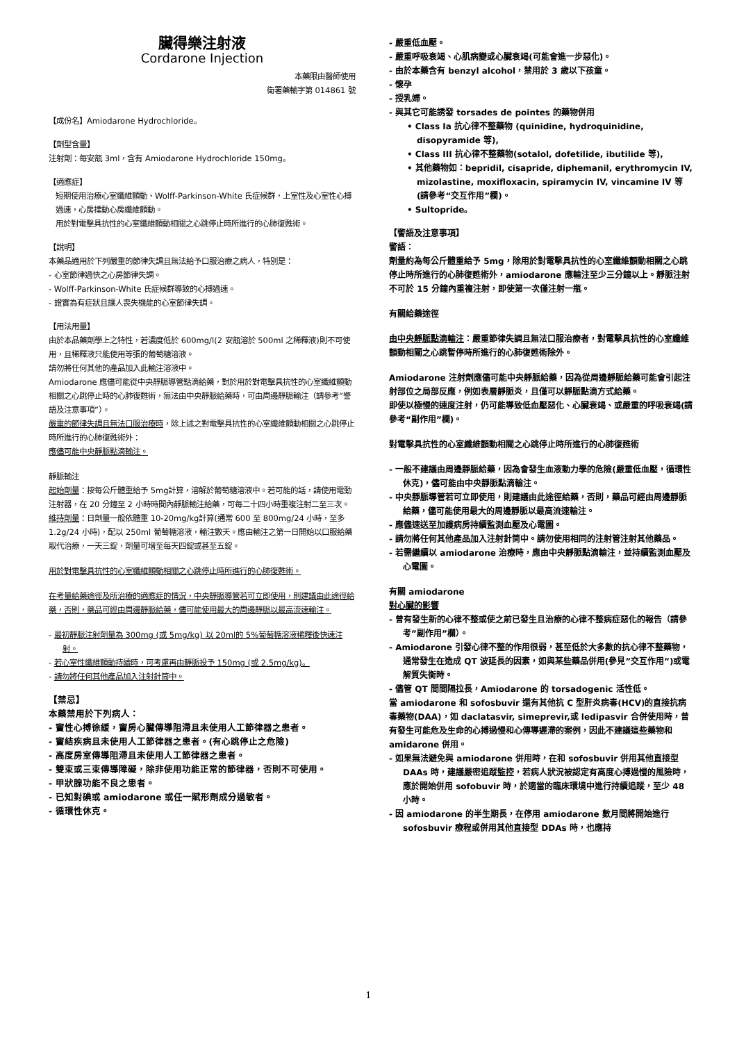臟得樂注射液
Cordarone Injection
本藥限由醫師使用
衛署藥輸字第 014861 號
【成份名】Amiodarone Hydrochloride。
【劑型含量】
注射劑：每安瓿 3ml，含有 Amiodarone Hydrochloride 150mg。
【適應症】
短期使用治療心室纖維顫動、Wolff-Parkinson-White 氏症候群，上室性及心室性心搏過速，心房撲動心房纖維顫動。
用於對電擊具抗性的心室纖維顫動相關之心跳停止時所進行的心肺復甦術。
【說明】
本藥品適用於下列嚴重的節律失調且無法給予口服治療之病人，特別是：
- 心室節律過快之心房節律失調。
- Wolff-Parkinson-White 氏症候群導致的心搏過速。
- 證實為有症狀且讓人喪失機能的心室節律失調。
【用法用量】
由於本品藥劑學上之特性，若濃度低於 600mg/l(2 安瓿溶於 500ml 之稀釋液)則不可使用，且稀釋液只能使用等張的葡萄糖溶液。
請勿將任何其他的產品加入此輸注溶液中。
Amiodarone 應儘可能從中央靜脈導管點滴給藥，對於用於對電擊具抗性的心室纖維顫動相關之心跳停止時的心肺復甦術，無法由中央靜脈給藥時，可由周邊靜脈輸注（請參考”警語及注意事項”）。
嚴重的節律失調且無法口服治療時，除上述之對電擊具抗性的心室纖維顫動相關之心跳停止時所進行的心肺復甦術外：
應儘可能中央靜脈點滴輸注。
靜脈輸注
起始劑量：按每公斤體重給予 5mg計算，溶解於葡萄糖溶液中。若可能的話，請使用電動注射器，在 20 分鐘至 2 小時時間內靜脈輸注給藥，可每二十四小時重複注射二至三次。
維持劑量：日劑量一般依體重 10-20mg/kg計算(通常 600 至 800mg/24 小時，至多 1.2g/24 小時)，配以 250ml 葡萄糖溶液，輸注數天。應由輸注之第一日開始以口服給藥取代治療，一天三錠，劑量可增至每天四錠或甚至五錠。
用於對電擊具抗性的心室纖維顫動相關之心跳停止時所進行的心肺復甦術。
在考量給藥途徑及所治療的適應症的情況，中央靜脈導管若可立即使用，則建議由此途徑給藥，否則，藥品可經由周邊靜脈給藥，儘可能使用最大的周邊靜脈以最高流速輸注。
- 最初靜脈注射劑量為 300mg (或 5mg/kg) 以 20ml的 5%葡萄糖溶液稀釋後快速注射。
- 若心室性纖維顫動持續時，可考慮再由靜脈投予 150mg (或 2.5mg/kg)。
- 請勿將任何其他產品加入注射針筒中。
【禁忌】
本藥禁用於下列病人：
- 竇性心搏徐緩，竇房心臟傳導阻滯且未使用人工節律器之患者。
- 竇結疾病且未使用人工節律器之患者。(有心跳停止之危險)
- 高度房室傳導阻滯且未使用人工節律器之患者。
- 雙束或三束傳導障礙，除非使用功能正常的節律器，否則不可使用。
- 甲狀腺功能不良之患者。
- 已知對碘或 amiodarone 或任一賦形劑成分過敏者。
- 循環性休克。
- 嚴重低血壓。
- 嚴重呼吸衰竭、心肌病變或心臟衰竭(可能會進一步惡化)。
- 由於本藥含有 benzyl alcohol，禁用於 3 歲以下孩童。
- 懷孕
- 授乳婦。
- 與其它可能誘發 torsades de pointes 的藥物併用
• Class Ia 抗心律不整藥物 (quinidine, hydroquinidine, disopyramide 等),
• Class III 抗心律不整藥物(sotalol, dofetilide, ibutilide 等),
• 其他藥物如：bepridil, cisapride, diphemanil, erythromycin IV, mizolastine, moxifloxacin, spiramycin IV, vincamine IV 等 (請參考“交互作用”欄)。
• Sultopride。
【警語及注意事項】
警語：
劑量約為每公斤體重給予 5mg，除用於對電擊具抗性的心室纖維顫動相關之心跳停止時所進行的心肺復甦術外，amiodarone 應輸注至少三分鐘以上。靜脈注射不可於 15 分鐘內重複注射，即使第一次僅注射一瓶。
有關給藥途徑
由中央靜脈點滴輸注：嚴重節律失調且無法口服治療者，對電擊具抗性的心室纖維顫動相關之心跳暫停時所進行的心肺復甦術除外。
Amiodarone 注射劑應儘可能中央靜脈給藥，因為從周邊靜脈給藥可能會引起注射部位之局部反應，例如表層靜脈炎，且僅可以靜脈點滴方式給藥。
即使以極慢的速度注射，仍可能導致低血壓惡化、心臟衰竭、或嚴重的呼吸衰竭(請參考“副作用”欄)。
對電擊具抗性的心室纖維顫動相關之心跳停止時所進行的心肺復甦術
- 一般不建議由周邊靜脈給藥，因為會發生血液動力學的危險(嚴重低血壓，循環性休克)，儘可能由中央靜脈點滴輸注。
- 中央靜脈導管若可立即使用，則建議由此途徑給藥，否則，藥品可經由周邊靜脈給藥，儘可能使用最大的周邊靜脈以最高流速輸注。
- 應儘速送至加護病房持續監測血壓及心電圖。
- 請勿將任何其他產品加入注射針筒中。請勿使用相同的注射管注射其他藥品。
- 若需繼續以 amiodarone 治療時，應由中央靜脈點滴輸注，並持續監測血壓及心電圖。
有關 amiodarone
對心臟的影響
- 曾有發生新的心律不整或使之前已發生且治療的心律不整病症惡化的報告（請參考”副作用”欄）。
- Amiodarone 引發心律不整的作用很弱，甚至低於大多數的抗心律不整藥物，通常發生在造成 QT 波延長的因素，如與某些藥品併用(參見”交互作用”)或電解質失衡時。
- 儘管 QT 間間隔拉長，Amiodarone 的 torsadogenic 活性低。
當 amiodarone 和 sofosbuvir 還有其他抗 C 型肝炎病毒(HCV)的直接抗病毒藥物(DAA)，如 daclatasvir, simeprevir,或 ledipasvir 合併使用時，曾有發生可能危及生命的心搏過慢和心傳導遲滯的案例，因此不建議這些藥物和 amidarone 併用。
- 如果無法避免與 amiodarone 併用時，在和 sofosbuvir 併用其他直接型 DAAs 時，建議嚴密追蹤監控，若病人狀況被認定有高度心搏過慢的風險時，應於開始併用 sofobuvir 時，於適當的臨床環境中進行持續追蹤，至少 48 小時。
- 因 amiodarone 的半生期長，在停用 amiodarone 數月間將開始進行 sofosbuvir 療程或併用其他直接型 DDAs 時，也應持
1